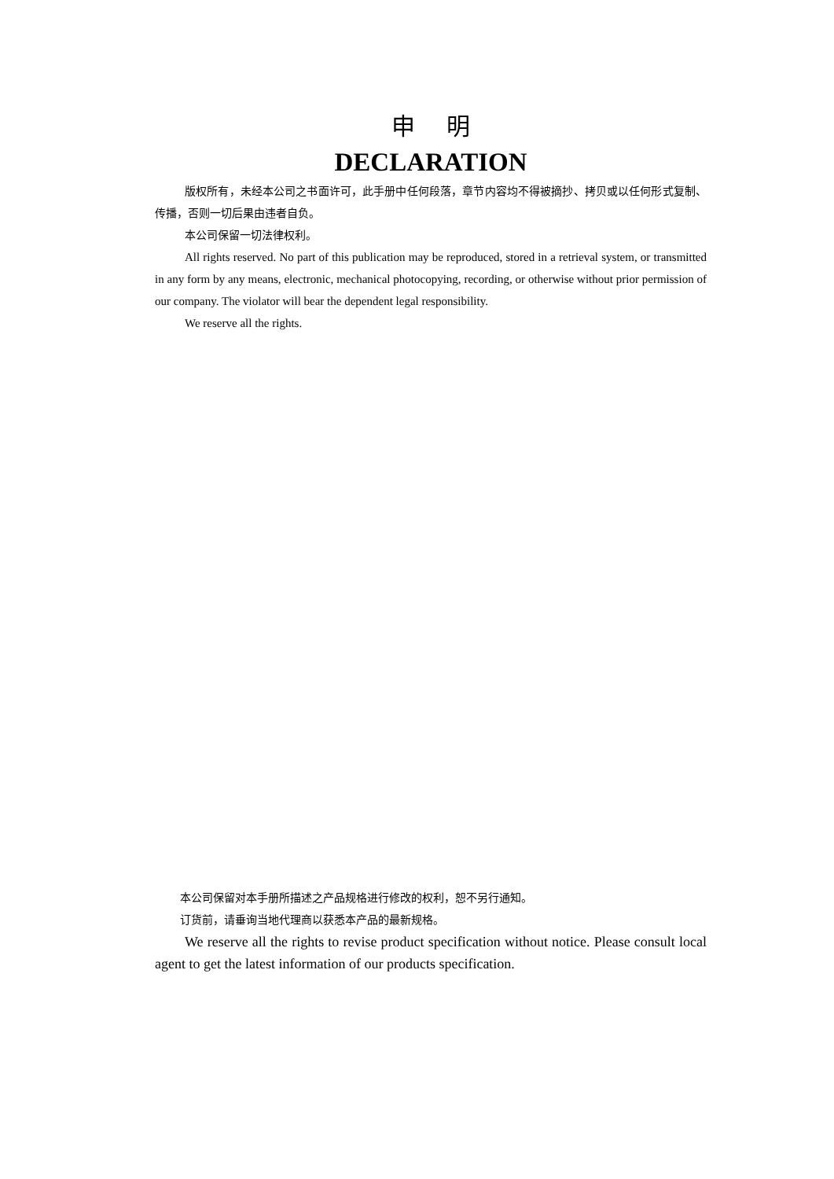申明
DECLARATION
版权所有，未经本公司之书面许可，此手册中任何段落，章节内容均不得被摘抄、拷贝或以任何形式复制、传播，否则一切后果由违者自负。
本公司保留一切法律权利。
All rights reserved. No part of this publication may be reproduced, stored in a retrieval system, or transmitted in any form by any means, electronic, mechanical photocopying, recording, or otherwise without prior permission of our company. The violator will bear the dependent legal responsibility.
We reserve all the rights.
本公司保留对本手册所描述之产品规格进行修改的权利，恕不另行通知。
订货前，请垂询当地代理商以获悉本产品的最新规格。
We reserve all the rights to revise product specification without notice. Please consult local agent to get the latest information of our products specification.